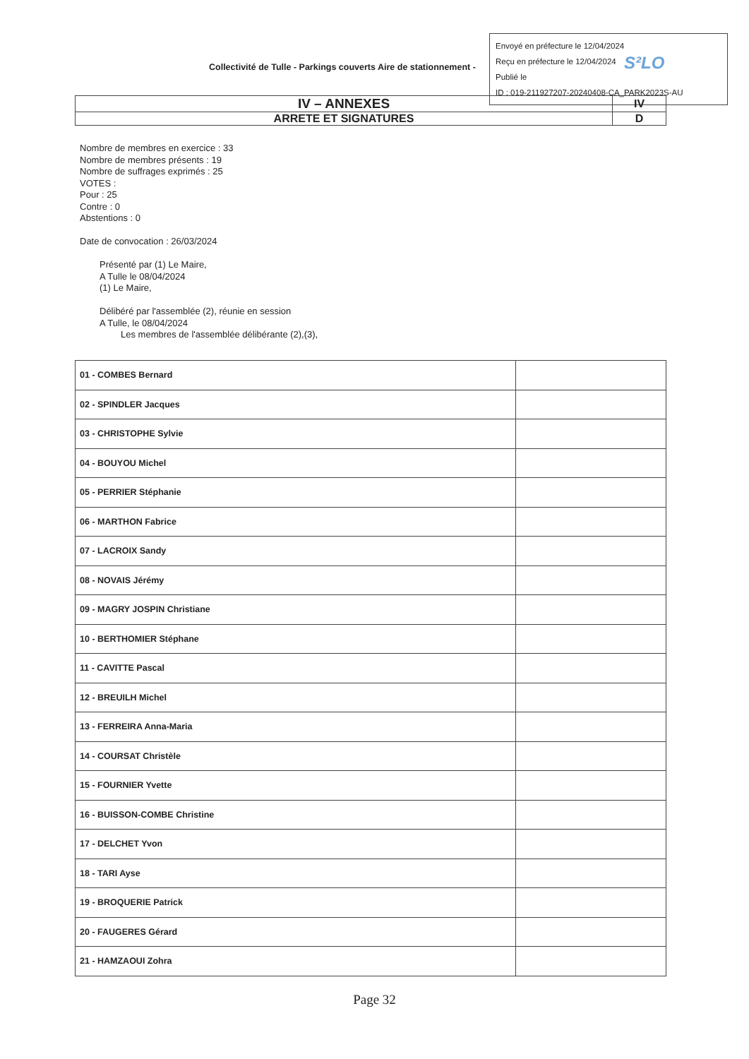Collectivité de Tulle - Parkings couverts Aire de stationnement -
Envoyé en préfecture le 12/04/2024
Reçu en préfecture le 12/04/2024
Publié le
ID : 019-211927207-20240408-CA_PARK2023S-AU
S²LO
| IV – ANNEXES | IV |
| ARRETE ET SIGNATURES | D |
Nombre de membres en exercice : 33
Nombre de membres présents : 19
Nombre de suffrages exprimés : 25
VOTES :
Pour : 25
Contre : 0
Abstentions : 0
Date de convocation : 26/03/2024
Présenté par (1) Le Maire,
A Tulle le 08/04/2024
(1) Le Maire,
Délibéré par l'assemblée (2), réunie en session
A Tulle, le 08/04/2024
Les membres de l'assemblée délibérante (2),(3),
| 01 - COMBES Bernard | |
| 02 - SPINDLER Jacques | |
| 03 - CHRISTOPHE Sylvie | |
| 04 - BOUYOU Michel | |
| 05 - PERRIER Stéphanie | |
| 06 - MARTHON Fabrice | |
| 07 - LACROIX Sandy | |
| 08 - NOVAIS Jérémy | |
| 09 - MAGRY JOSPIN Christiane | |
| 10 - BERTHOMIER Stéphane | |
| 11 - CAVITTE Pascal | |
| 12 - BREUILH Michel | |
| 13 - FERREIRA Anna-Maria | |
| 14 - COURSAT Christèle | |
| 15 - FOURNIER Yvette | |
| 16 - BUISSON-COMBE Christine | |
| 17 - DELCHET Yvon | |
| 18 - TARI Ayse | |
| 19 - BROQUERIE Patrick | |
| 20 - FAUGERES Gérard | |
| 21 - HAMZAOUI Zohra | |
Page 32